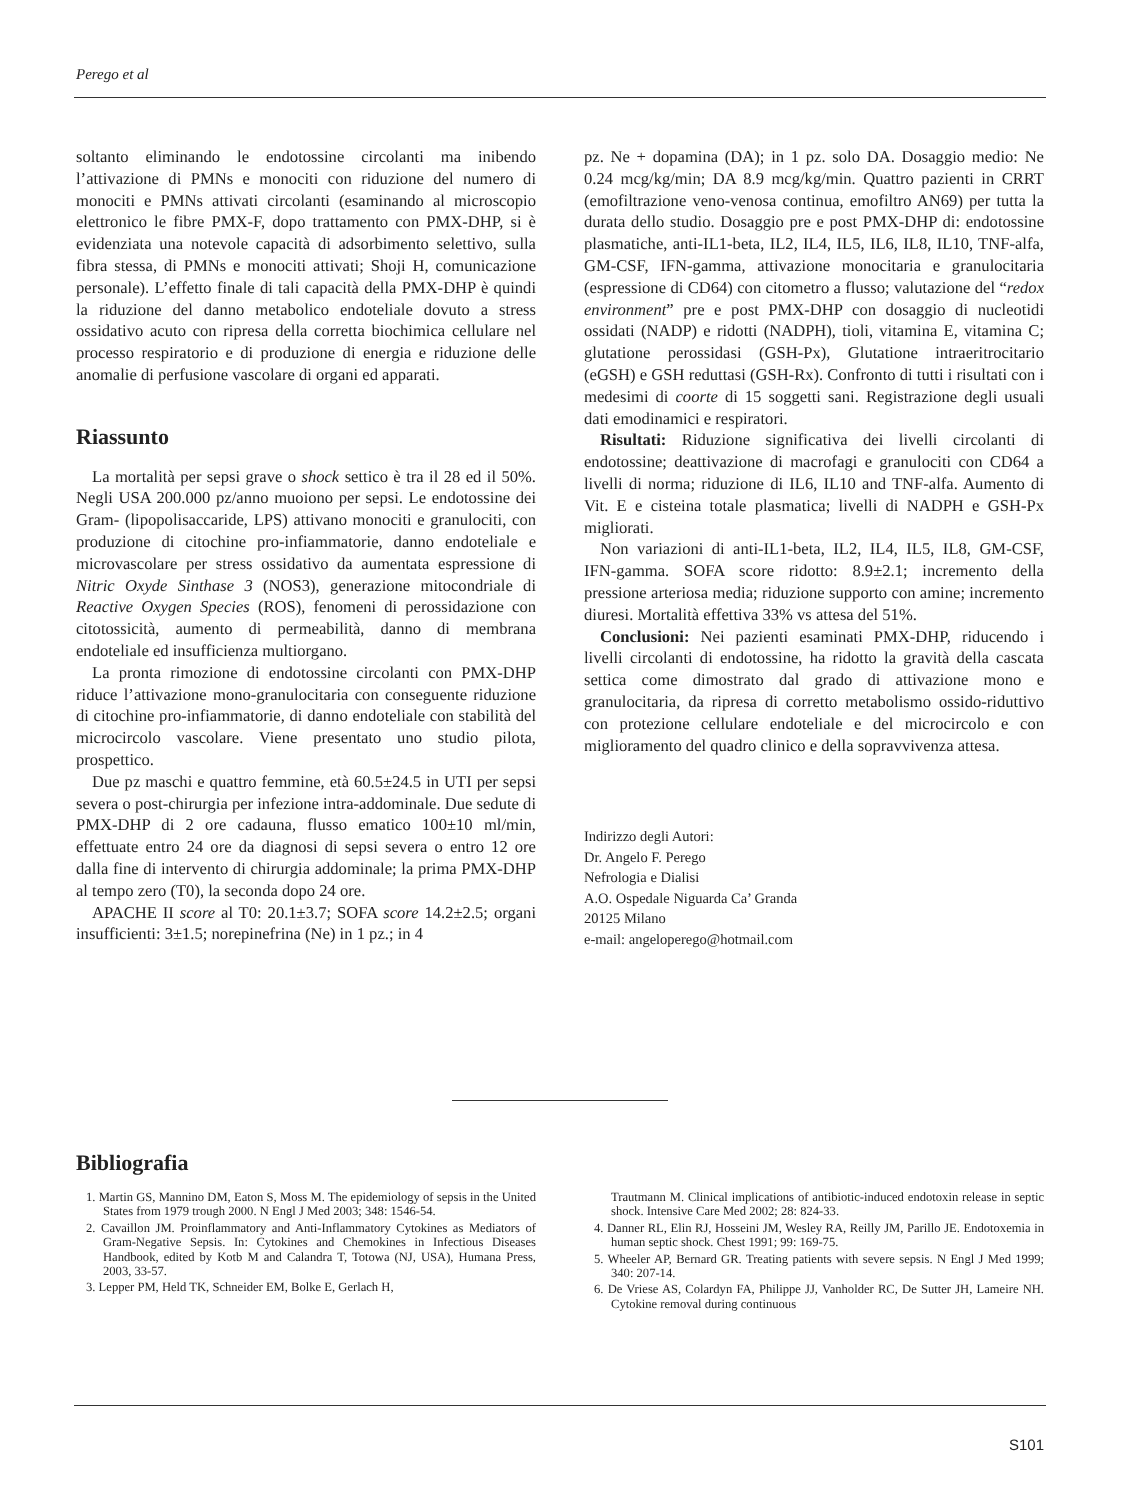Perego et al
soltanto eliminando le endotossine circolanti ma inibendo l’attivazione di PMNs e monociti con riduzione del numero di monociti e PMNs attivati circolanti (esaminando al microscopio elettronico le fibre PMX-F, dopo trattamento con PMX-DHP, si è evidenziata una notevole capacità di adsorbimento selettivo, sulla fibra stessa, di PMNs e monociti attivati; Shoji H, comunicazione personale). L’effetto finale di tali capacità della PMX-DHP è quindi la riduzione del danno metabolico endoteliale dovuto a stress ossidativo acuto con ripresa della corretta biochimica cellulare nel processo respiratorio e di produzione di energia e riduzione delle anomalie di perfusione vascolare di organi ed apparati.
Riassunto
La mortalità per sepsi grave o shock settico è tra il 28 ed il 50%. Negli USA 200.000 pz/anno muoiono per sepsi. Le endotossine dei Gram- (lipopolisaccaride, LPS) attivano monociti e granulociti, con produzione di citochine pro-infiammatorie, danno endoteliale e microvascolare per stress ossidativo da aumentata espressione di Nitric Oxyde Sinthase 3 (NOS3), generazione mitocondriale di Reactive Oxygen Species (ROS), fenomeni di perossidazione con citotossicità, aumento di permeabilità, danno di membrana endoteliale ed insufficienza multiorgano.
La pronta rimozione di endotossine circolanti con PMX-DHP riduce l’attivazione mono-granulocitaria con conseguente riduzione di citochine pro-infiammatorie, di danno endoteliale con stabilità del microcircolo vascolare. Viene presentato uno studio pilota, prospettico.
Due pz maschi e quattro femmine, età 60.5±24.5 in UTI per sepsi severa o post-chirurgia per infezione intra-addominale. Due sedute di PMX-DHP di 2 ore cadauna, flusso ematico 100±10 ml/min, effettuate entro 24 ore da diagnosi di sepsi severa o entro 12 ore dalla fine di intervento di chirurgia addominale; la prima PMX-DHP al tempo zero (T0), la seconda dopo 24 ore.
APACHE II score al T0: 20.1±3.7; SOFA score 14.2±2.5; organi insufficienti: 3±1.5; norepinefrina (Ne) in 1 pz.; in 4
pz. Ne + dopamina (DA); in 1 pz. solo DA. Dosaggio medio: Ne 0.24 mcg/kg/min; DA 8.9 mcg/kg/min. Quattro pazienti in CRRT (emofiltrazione veno-venosa continua, emofiltro AN69) per tutta la durata dello studio. Dosaggio pre e post PMX-DHP di: endotossine plasmatiche, anti-IL1-beta, IL2, IL4, IL5, IL6, IL8, IL10, TNF-alfa, GM-CSF, IFN-gamma, attivazione monocitaria e granulocitaria (espressione di CD64) con citometro a flusso; valutazione del “redox environment” pre e post PMX-DHP con dosaggio di nucleotidi ossidati (NADP) e ridotti (NADPH), tioli, vitamina E, vitamina C; glutatione perossidasi (GSH-Px), Glutatione intraeritrocitario (eGSH) e GSH reduttasi (GSH-Rx). Confronto di tutti i risultati con i medesimi di coorte di 15 soggetti sani. Registrazione degli usuali dati emodinamici e respiratori.
Risultati: Riduzione significativa dei livelli circolanti di endotossine; deattivazione di macrofagi e granulociti con CD64 a livelli di norma; riduzione di IL6, IL10 and TNF-alfa. Aumento di Vit. E e cisteina totale plasmatica; livelli di NADPH e GSH-Px migliorati.
Non variazioni di anti-IL1-beta, IL2, IL4, IL5, IL8, GM-CSF, IFN-gamma. SOFA score ridotto: 8.9±2.1; incremento della pressione arteriosa media; riduzione supporto con amine; incremento diuresi. Mortalità effettiva 33% vs attesa del 51%.
Conclusioni: Nei pazienti esaminati PMX-DHP, riducendo i livelli circolanti di endotossine, ha ridotto la gravità della cascata settica come dimostrato dal grado di attivazione mono e granulocitaria, da ripresa di corretto metabolismo ossido-riduttivo con protezione cellulare endoteliale e del microcircolo e con miglioramento del quadro clinico e della sopravvivenza attesa.
Indirizzo degli Autori:
Dr. Angelo F. Perego
Nefrologia e Dialisi
A.O. Ospedale Niguarda Ca’ Granda
20125 Milano
e-mail: angeloperego@hotmail.com
Bibliografia
1. Martin GS, Mannino DM, Eaton S, Moss M. The epidemiology of sepsis in the United States from 1979 trough 2000. N Engl J Med 2003; 348: 1546-54.
2. Cavaillon JM. Proinflammatory and Anti-Inflammatory Cytokines as Mediators of Gram-Negative Sepsis. In: Cytokines and Chemokines in Infectious Diseases Handbook, edited by Kotb M and Calandra T, Totowa (NJ, USA), Humana Press, 2003, 33-57.
3. Lepper PM, Held TK, Schneider EM, Bolke E, Gerlach H,
Trautmann M. Clinical implications of antibiotic-induced endotoxin release in septic shock. Intensive Care Med 2002; 28: 824-33.
4. Danner RL, Elin RJ, Hosseini JM, Wesley RA, Reilly JM, Parillo JE. Endotoxemia in human septic shock. Chest 1991; 99: 169-75.
5. Wheeler AP, Bernard GR. Treating patients with severe sepsis. N Engl J Med 1999; 340: 207-14.
6. De Vriese AS, Colardyn FA, Philippe JJ, Vanholder RC, De Sutter JH, Lameire NH. Cytokine removal during continuous
S101